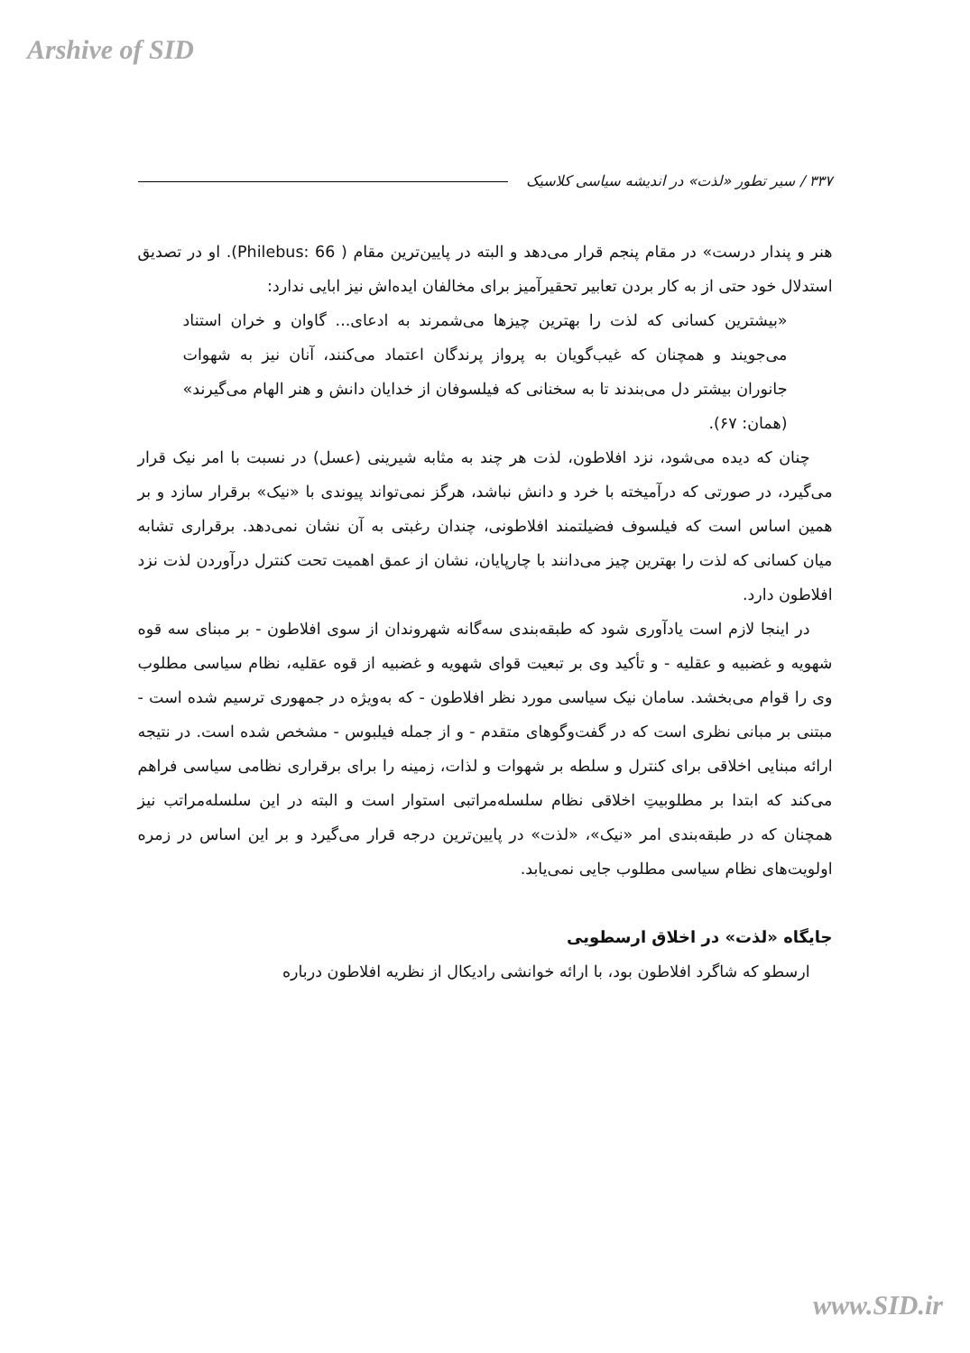Arshive of SID
۳۳۷ / سیر تطور «لذت» در اندیشه سیاسی کلاسیک
هنر و پندار درست» در مقام پنجم قرار می‌دهد و البته در پایین‌ترین مقام ( Philebus: 66). او در تصدیق استدلال خود حتی از به کار بردن تعابیر تحقیرآمیز برای مخالفان ایده‌اش نیز ابایی ندارد:
«بیشترین کسانی که لذت را بهترین چیزها می‌شمرند به ادعای... گاوان و خران استناد می‌جویند و همچنان که غیب‌گویان به پرواز پرندگان اعتماد می‌کنند، آنان نیز به شهوات جانوران بیشتر دل می‌بندند تا به سخنانی که فیلسوفان از خدایان دانش و هنر الهام می‌گیرند» (همان: ۶۷).
چنان که دیده می‌شود، نزد افلاطون، لذت هر چند به مثابه شیرینی (عسل) در نسبت با امر نیک قرار می‌گیرد، در صورتی که درآمیخته با خرد و دانش نباشد، هرگز نمی‌تواند پیوندی با «نیک» برقرار سازد و بر همین اساس است که فیلسوف فضیلتمند افلاطونی، چندان رغبتی به آن نشان نمی‌دهد. برقراری تشابه میان کسانی که لذت را بهترین چیز می‌دانند با چارپایان، نشان از عمق اهمیت تحت کنترل درآوردن لذت نزد افلاطون دارد.
در اینجا لازم است یادآوری شود که طبقه‌بندی سه‌گانه شهروندان از سوی افلاطون - بر مبنای سه قوه شهویه و غضبیه و عقلیه - و تأکید وی بر تبعیت قوای شهویه و غضبیه از قوه عقلیه، نظام سیاسی مطلوب وی را قوام می‌بخشد. سامان نیک سیاسی مورد نظر افلاطون - که به‌ویژه در جمهوری ترسیم شده است - مبتنی بر مبانی نظری است که در گفت‌وگوهای متقدم - و از جمله فیلبوس - مشخص شده است. در نتیجه ارائه مبنایی اخلاقی برای کنترل و سلطه بر شهوات و لذات، زمینه را برای برقراری نظامی سیاسی فراهم می‌کند که ابتدا بر مطلوبیتِ اخلاقی نظام سلسله‌مراتبی استوار است و البته در این سلسله‌مراتب نیز همچنان که در طبقه‌بندی امر «نیک»، «لذت» در پایین‌ترین درجه قرار می‌گیرد و بر این اساس در زمره اولویت‌های نظام سیاسی مطلوب جایی نمی‌یابد.
جایگاه «لذت» در اخلاق ارسطویی
ارسطو که شاگرد افلاطون بود، با ارائه خوانشی رادیکال از نظریه افلاطون درباره
www.SID.ir